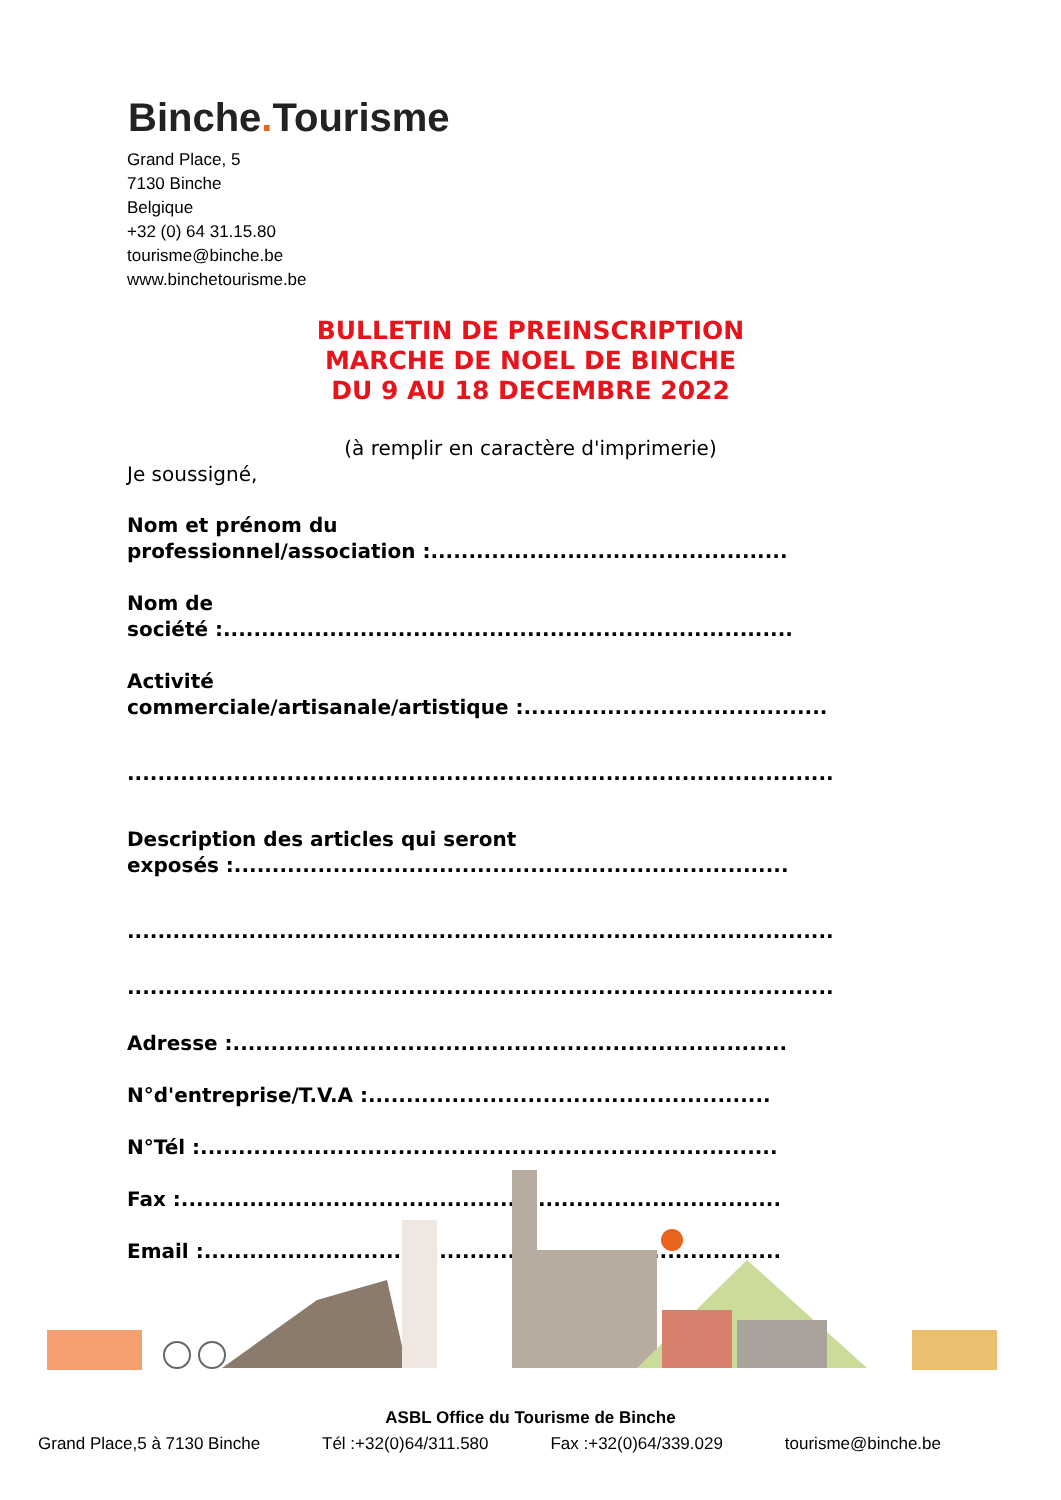Binche. Tourisme
Grand Place, 5
7130 Binche
Belgique
+32 (0) 64 31.15.80
tourisme@binche.be
www.binchetourisme.be
BULLETIN DE PREINSCRIPTION
MARCHE DE NOEL DE BINCHE
DU 9 AU 18 DECEMBRE 2022
(à remplir en caractère d'imprimerie)
Je soussigné,
Nom et prénom du
professionnel/association :...............................................
Nom de
société :...........................................................................
Activité
commerciale/artisanale/artistique :........................................
.............................................................................................
Description des articles qui seront
exposés :.........................................................................
.............................................................................................
.............................................................................................
Adresse :.........................................................................
N°d'entreprise/T.V.A :.....................................................
N°Tél :............................................................................
Fax :...............................................................................
Email :............................................................................
ASBL Office du Tourisme de Binche
Grand Place,5 à 7130 Binche Tél :+32(0)64/311.580 Fax :+32(0)64/339.029 tourisme@binche.be